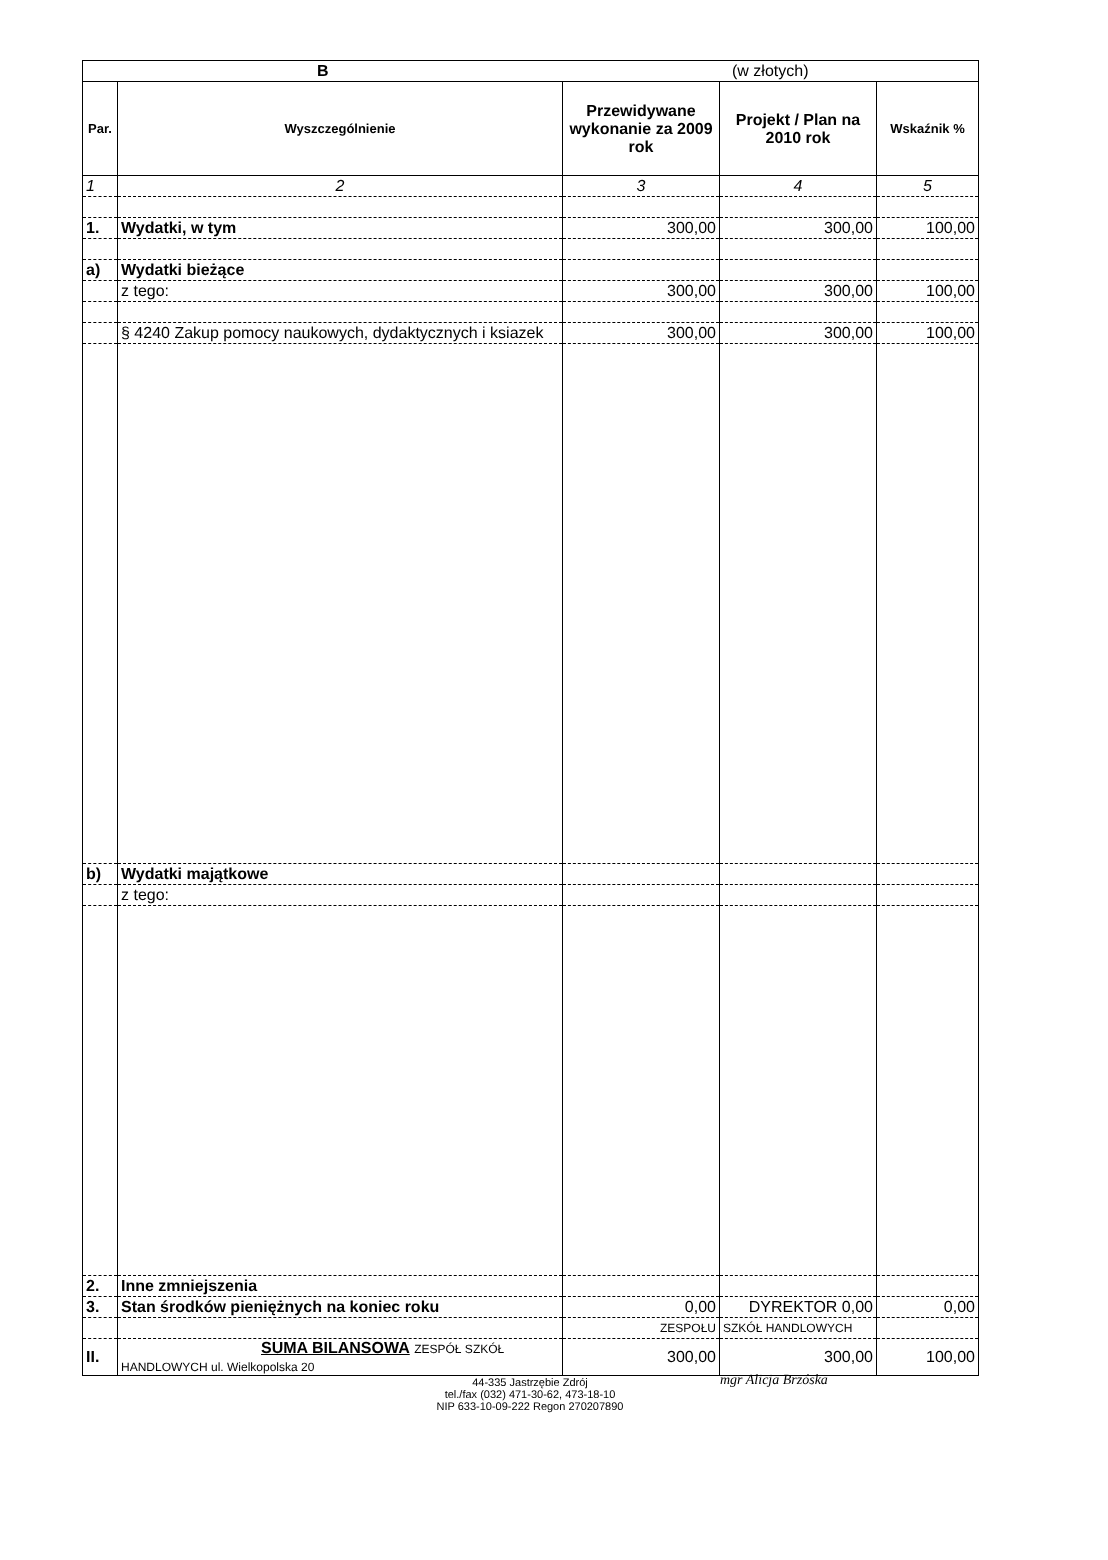| B | | (w złotych) | | |
| --- | --- | --- | --- | --- |
| Par. | Wyszczególnienie | Przewidywane wykonanie za 2009 rok | Projekt / Plan na 2010 rok | Wskaźnik % |
| 1 | 2 | 3 | 4 | 5 |
| 1. | Wydatki, w tym | 300,00 | 300,00 | 100,00 |
| a) | Wydatki bieżące | | | |
| | z tego: | 300,00 | 300,00 | 100,00 |
| | § 4240 Zakup pomocy naukowych, dydaktycznych i ksiazek | 300,00 | 300,00 | 100,00 |
| b) | Wydatki majątkowe | | | |
| | z tego: | | | |
| 2. | Inne zmniejszenia | | | |
| 3. | Stan środków pieniężnych na koniec roku | 0,00 | DYREKTOR 0,00 | 0,00 |
| | | ZESPOŁU | SZKÓŁ HANDLOWYCH | |
| II. | SUMA BILANSOWA ZESPÓŁ SZKÓŁ HANDLOWYCH ul. Wielkopolska 20 | 300,00 | 300,00 | 100,00 |
44-335 Jastrzębie Zdrój
tel./fax (032) 471-30-62, 473-18-10
NIP 633-10-09-222 Regon 270207890
mgr Alicja Brzóska